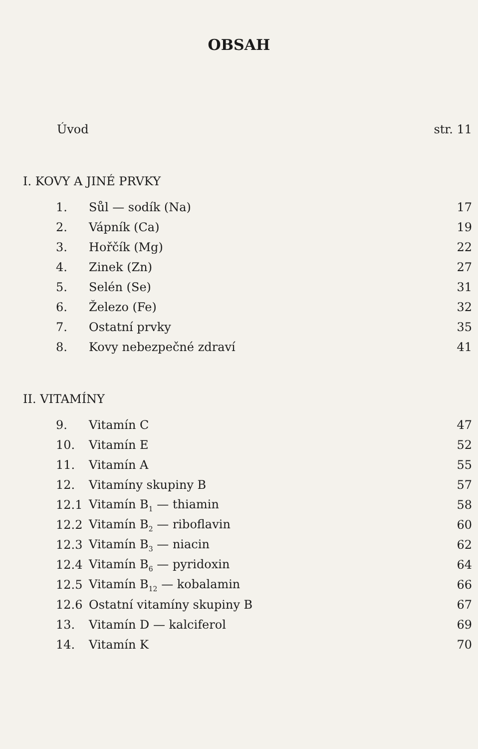OBSAH
Úvod str. 11
I. KOVY A JINÉ PRVKY
1. Sůl — sodík (Na) 17
2. Vápník (Ca) 19
3. Hořčík (Mg) 22
4. Zinek (Zn) 27
5. Selén (Se) 31
6. Železo (Fe) 32
7. Ostatní prvky 35
8. Kovy nebezpečné zdraví 41
II. VITAMÍNY
9. Vitamín C 47
10. Vitamín E 52
11. Vitamín A 55
12. Vitamíny skupiny B 57
12.1 Vitamín B<sub>1</sub> — thiamin 58
12.2 Vitamín B<sub>2</sub> — riboflavin 60
12.3 Vitamín B<sub>3</sub> — niacin 62
12.4 Vitamín B<sub>6</sub> — pyridoxin 64
12.5 Vitamín B<sub>12</sub> — kobalamin 66
12.6 Ostatní vitamíny skupiny B 67
13. Vitamín D — kalciferol 69
14. Vitamín K 70